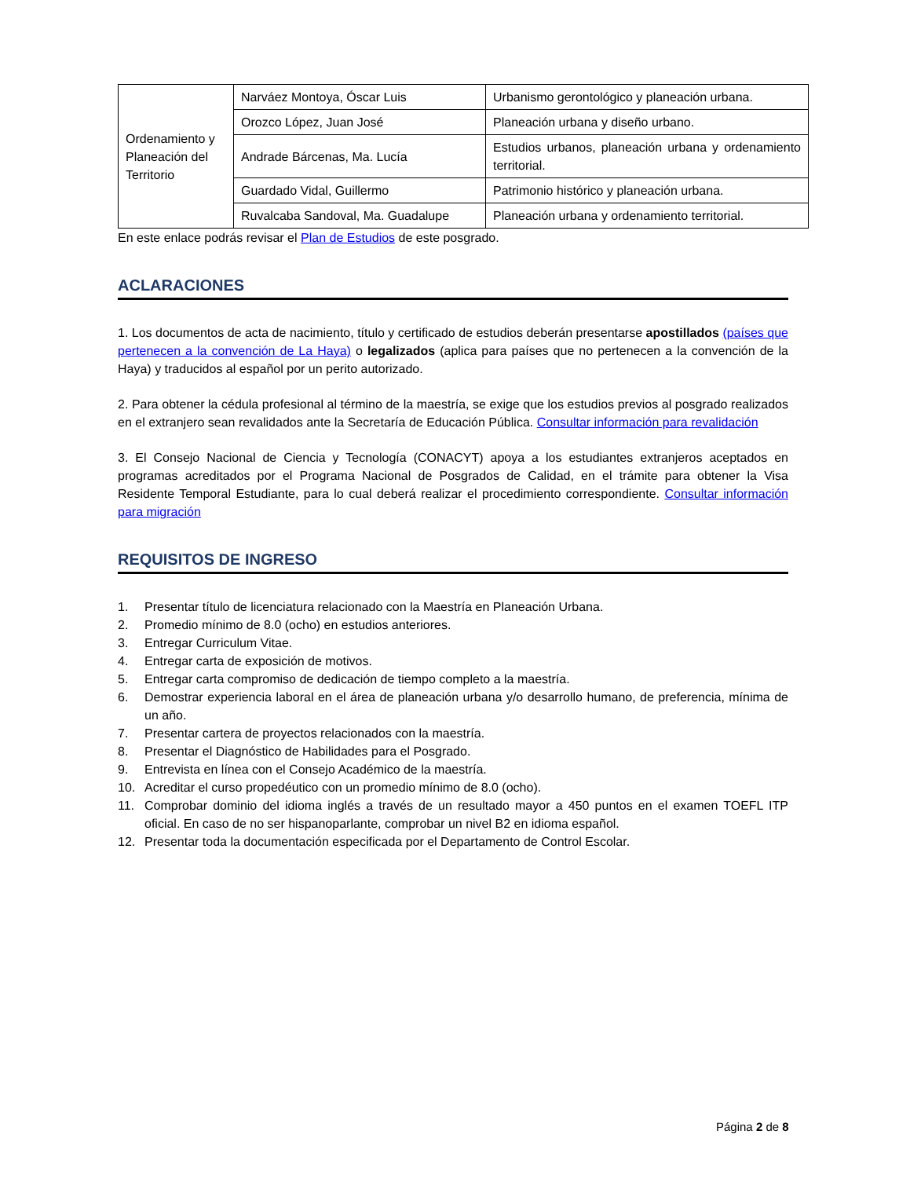| Ordenamiento y Planeación del Territorio | Narváez Montoya, Óscar Luis | Urbanismo gerontológico y planeación urbana. |
| | Orozco López, Juan José | Planeación urbana y diseño urbano. |
| | Andrade Bárcenas, Ma. Lucía | Estudios urbanos, planeación urbana y ordenamiento territorial. |
| | Guardado Vidal, Guillermo | Patrimonio histórico y planeación urbana. |
| | Ruvalcaba Sandoval, Ma. Guadalupe | Planeación urbana y ordenamiento territorial. |
En este enlace podrás revisar el Plan de Estudios de este posgrado.
ACLARACIONES
1. Los documentos de acta de nacimiento, título y certificado de estudios deberán presentarse apostillados (países que pertenecen a la convención de La Haya) o legalizados (aplica para países que no pertenecen a la convención de la Haya) y traducidos al español por un perito autorizado.
2. Para obtener la cédula profesional al término de la maestría, se exige que los estudios previos al posgrado realizados en el extranjero sean revalidados ante la Secretaría de Educación Pública. Consultar información para revalidación
3. El Consejo Nacional de Ciencia y Tecnología (CONACYT) apoya a los estudiantes extranjeros aceptados en programas acreditados por el Programa Nacional de Posgrados de Calidad, en el trámite para obtener la Visa Residente Temporal Estudiante, para lo cual deberá realizar el procedimiento correspondiente. Consultar información para migración
REQUISITOS DE INGRESO
1. Presentar título de licenciatura relacionado con la Maestría en Planeación Urbana.
2. Promedio mínimo de 8.0 (ocho) en estudios anteriores.
3. Entregar Curriculum Vitae.
4. Entregar carta de exposición de motivos.
5. Entregar carta compromiso de dedicación de tiempo completo a la maestría.
6. Demostrar experiencia laboral en el área de planeación urbana y/o desarrollo humano, de preferencia, mínima de un año.
7. Presentar cartera de proyectos relacionados con la maestría.
8. Presentar el Diagnóstico de Habilidades para el Posgrado.
9. Entrevista en línea con el Consejo Académico de la maestría.
10. Acreditar el curso propedéutico con un promedio mínimo de 8.0 (ocho).
11. Comprobar dominio del idioma inglés a través de un resultado mayor a 450 puntos en el examen TOEFL ITP oficial. En caso de no ser hispanoparlante, comprobar un nivel B2 en idioma español.
12. Presentar toda la documentación especificada por el Departamento de Control Escolar.
Página 2 de 8